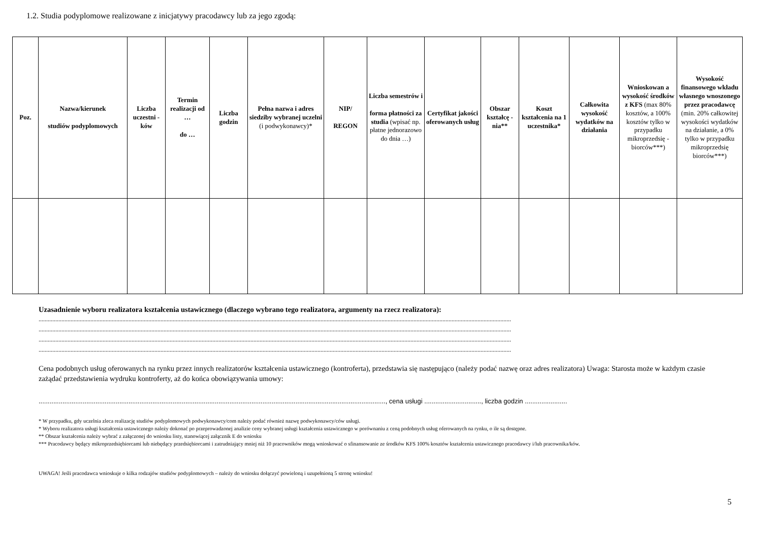1.2. Studia podyplomowe realizowane z inicjatywy pracodawcy lub za jego zgodą:
| Poz. | Nazwa/kierunek studiów podyplomowych | Liczba uczestni -ków | Termin realizacji od … do … | Liczba godzin | Pełna nazwa i adres siedziby wybranej uczelni (i podwykonawcy)* | NIP/ REGON | Liczba semestrów i forma płatności za studia (wpisać np. płatne jednorazowo do dnia …) | Certyfikat jakości oferowanych usług | Obszar kształcę -nia** | Koszt kształcenia na 1 uczestnika* | Całkowita wysokość wydatków na działania | Wnioskowan a wysokość środków z KFS (max 80% kosztów, a 100% kosztów tylko w przypadku mikroprzedsię -biorców***) | Wysokość finansowego wkładu własnego wnoszonego przez pracodawcę (min. 20% całkowitej wysokości wydatków na działanie, a 0% tylko w przypadku mikroprzedsię biorców***) |
| --- | --- | --- | --- | --- | --- | --- | --- | --- | --- | --- | --- | --- | --- |
Uzasadnienie wyboru realizatora kształcenia ustawicznego (dlaczego wybrano tego realizatora, argumenty na rzecz realizatora):
......................................................................................................................................................................................................................................................................................................................
......................................................................................................................................................................................................................................................................................................................
......................................................................................................................................................................................................................................................................................................................
......................................................................................................................................................................................................................................................................................................................
Cena podobnych usług oferowanych na rynku przez innych realizatorów kształcenia ustawicznego (kontroferta), przedstawia się następująco (należy podać nazwę oraz adres realizatora) Uwaga: Starosta może w każdym czasie zażądać przedstawienia wydruku kontroferty, aż do końca obowiązywania umowy:
............................................................................................................................................................................................., cena usługi ..............................., liczba godzin .......................
* W przypadku, gdy uczelnia zleca realizację studiów podyplomowych podwykonawcy/com należy podać również nazwę podwykonawcy/ców usługi.
* Wyboru realizatora usługi kształcenia ustawicznego należy dokonać po przeprowadzonej analizie ceny wybranej usługi kształcenia ustawicznego w porównaniu z ceną podobnych usług oferowanych na rynku, o ile są dostępne.
** Obszar kształcenia należy wybrać z załączonej do wniosku listy, stanowiącej załącznik E do wniosku
*** Pracodawcy będący mikroprzedsiębiorcami lub niebędący przedsiębiorcami i zatrudniający mniej niż 10 pracowników mogą wnioskować o sfinansowanie ze środków KFS 100% kosztów kształcenia ustawicznego pracodawcy i/lub pracownika/ków.
UWAGA! Jeśli pracodawca wnioskuje o kilka rodzajów studiów podyplomowych – należy do wniosku dołączyć powieloną i uzupełnioną 5 stronę wniosku!
5